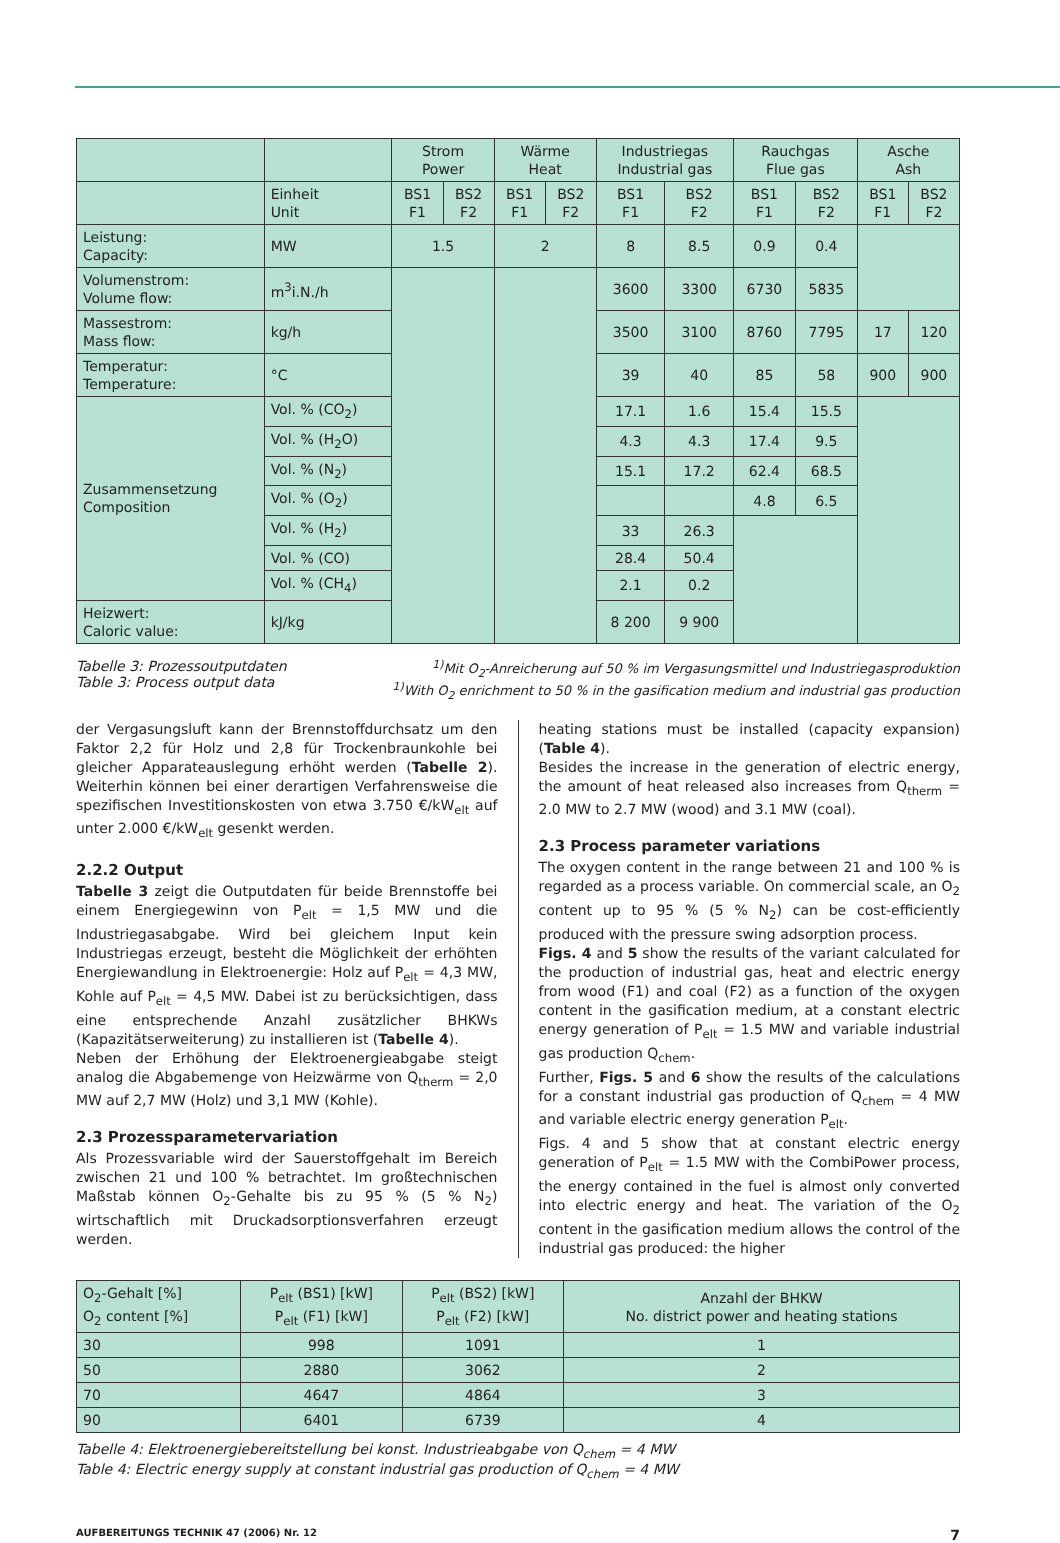| | | Strom Power | | Wärme Heat | | Industriegas Industrial gas | | Rauchgas Flue gas | | Asche Ash | |
| --- | --- | --- | --- | --- | --- | --- | --- | --- | --- | --- | --- |
| | Einheit Unit | BS1 F1 | BS2 F2 | BS1 F1 | BS2 F2 | BS1 F1 | BS2 F2 | BS1 F1 | BS2 F2 | BS1 F1 | BS2 F2 |
| Leistung: Capacity: | MW | 1.5 | | 2 | | 8 | 8.5 | 0.9 | 0.4 | | |
| Volumenstrom: Volume flow: | m<sup>3</sup>i.N./h | | | | | 3600 | 3300 | 6730 | 5835 | | |
| Massestrom: Mass flow: | kg/h | | | | | 3500 | 3100 | 8760 | 7795 | 17 | 120 |
| Temperatur: Temperature: | °C | | | | | 39 | 40 | 85 | 58 | 900 | 900 |
| Zusammensetzung Composition | Vol. % (CO<sub>2</sub>) | | | | | 17.1 | 1.6 | 15.4 | 15.5 | | |
| | Vol. % (H<sub>2</sub>O) | | | | | 4.3 | 4.3 | 17.4 | 9.5 | | |
| | Vol. % (N<sub>2</sub>) | | | | | 15.1 | 17.2 | 62.4 | 68.5 | | |
| | Vol. % (O<sub>2</sub>) | | | | | | | 4.8 | 6.5 | | |
| | Vol. % (H<sub>2</sub>) | | | | | 33 | 26.3 | | | | |
| | Vol. % (CO) | | | | | 28.4 | 50.4 | | | | |
| | Vol. % (CH<sub>4</sub>) | | | | | 2.1 | 0.2 | | | | |
| Heizwert: Caloric value: | kJ/kg | | | | | 8 200 | 9 900 | | | | |
Tabelle 3: Prozessoutputdaten
Table 3: Process output data
<sup>1)</sup> Mit O<sub>2</sub>-Anreicherung auf 50 % im Vergasungsmittel und Industriegasproduktion
<sup>1)</sup> With O<sub>2</sub> enrichment to 50 % in the gasification medium and industrial gas production
der Vergasungsluft kann der Brennstoffdurchsatz um den Faktor 2,2 für Holz und 2,8 für Trockenbraunkohle bei gleicher Apparateauslegung erhöht werden (Tabelle 2). Weiterhin können bei einer derartigen Verfahrensweise die spezifischen Investitionskosten von etwa 3.750 €/kW<sub>elt</sub> auf unter 2.000 €/kW<sub>elt</sub> gesenkt werden.
2.2.2 Output
Tabelle 3 zeigt die Outputdaten für beide Brennstoffe bei einem Energiegewinn von P<sub>elt</sub> = 1,5 MW und die Industriegasabgabe. Wird bei gleichem Input kein Industriegas erzeugt, besteht die Möglichkeit der erhöhten Energiewandlung in Elektroenergie: Holz auf P<sub>elt</sub> = 4,3 MW, Kohle auf P<sub>elt</sub> = 4,5 MW. Dabei ist zu berücksichtigen, dass eine entsprechende Anzahl zusätzlicher BHKWs (Kapazitätserweiterung) zu installieren ist (Tabelle 4).
Neben der Erhöhung der Elektroenergieabgabe steigt analog die Abgabemenge von Heizwärme von Q<sub>therm</sub> = 2,0 MW auf 2,7 MW (Holz) und 3,1 MW (Kohle).
2.3 Prozessparametervariation
Als Prozessvariable wird der Sauerstoffgehalt im Bereich zwischen 21 und 100 % betrachtet. Im großtechnischen Maßstab können O<sub>2</sub>-Gehalte bis zu 95 % (5 % N<sub>2</sub>) wirtschaftlich mit Druckadsorptionsverfahren erzeugt werden.
heating stations must be installed (capacity expansion) (Table 4).
Besides the increase in the generation of electric energy, the amount of heat released also increases from Q<sub>therm</sub> = 2.0 MW to 2.7 MW (wood) and 3.1 MW (coal).
2.3 Process parameter variations
The oxygen content in the range between 21 and 100 % is regarded as a process variable. On commercial scale, an O<sub>2</sub> content up to 95 % (5 % N<sub>2</sub>) can be cost-efficiently produced with the pressure swing adsorption process.
Figs. 4 and 5 show the results of the variant calculated for the production of industrial gas, heat and electric energy from wood (F1) and coal (F2) as a function of the oxygen content in the gasification medium, at a constant electric energy generation of P<sub>elt</sub> = 1.5 MW and variable industrial gas production Q<sub>chem</sub>.
Further, Figs. 5 and 6 show the results of the calculations for a constant industrial gas production of Q<sub>chem</sub> = 4 MW and variable electric energy generation P<sub>elt</sub>.
Figs. 4 and 5 show that at constant electric energy generation of P<sub>elt</sub> = 1.5 MW with the CombiPower process, the energy contained in the fuel is almost only converted into electric energy and heat. The variation of the O<sub>2</sub> content in the gasification medium allows the control of the industrial gas produced: the higher
| O<sub>2</sub>-Gehalt [%] O<sub>2</sub> content [%] | P<sub>elt</sub> (BS1) [kW] P<sub>elt</sub> (F1) [kW] | P<sub>elt</sub> (BS2) [kW] P<sub>elt</sub> (F2) [kW] | Anzahl der BHKW No. district power and heating stations |
| --- | --- | --- | --- |
| 30 | 998 | 1091 | 1 |
| 50 | 2880 | 3062 | 2 |
| 70 | 4647 | 4864 | 3 |
| 90 | 6401 | 6739 | 4 |
Tabelle 4: Elektroenergiebereitstellung bei konst. Industrieabgabe von Q<sub>chem</sub> = 4 MW
Table 4: Electric energy supply at constant industrial gas production of Q<sub>chem</sub> = 4 MW
AUFBEREITUNGS TECHNIK 47 (2006) Nr. 12 7